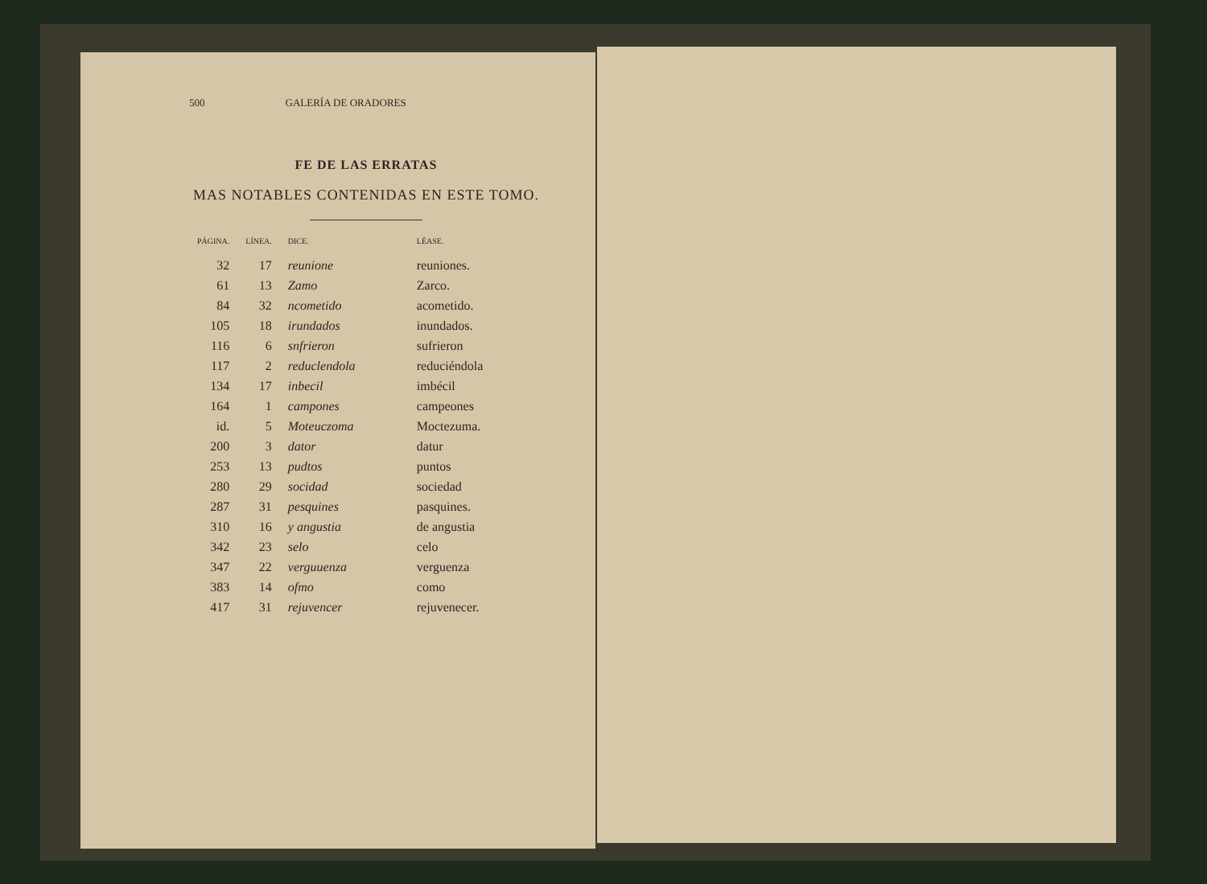500 GALERÍA DE ORADORES
FE DE LAS ERRATAS
MAS NOTABLES CONTENIDAS EN ESTE TOMO.
| PÁGINA. | LÍNEA. | DICE. | LÉASE. |
| --- | --- | --- | --- |
| 32 | 17 | reunione | reuniones. |
| 61 | 13 | Zamo | Zarco. |
| 84 | 32 | ncometido | acometido. |
| 105 | 18 | irundados | inundados. |
| 116 | 6 | snfrieron | sufrieron |
| 117 | 2 | reduclendola | reduciéndola |
| 134 | 17 | inbecil | imbécil |
| 164 | 1 | campones | campeones |
| id. | 5 | Moteuczoma | Moctezuma. |
| 200 | 3 | dator | datur |
| 253 | 13 | pudtos | puntos |
| 280 | 29 | socidad | sociedad |
| 287 | 31 | pesquines | pasquines. |
| 310 | 16 | y angustia | de angustia |
| 342 | 23 | selo | celo |
| 347 | 22 | verguuenza | verguenza |
| 383 | 14 | ofmo | como |
| 417 | 31 | rejuvencer | rejuvenecer. |